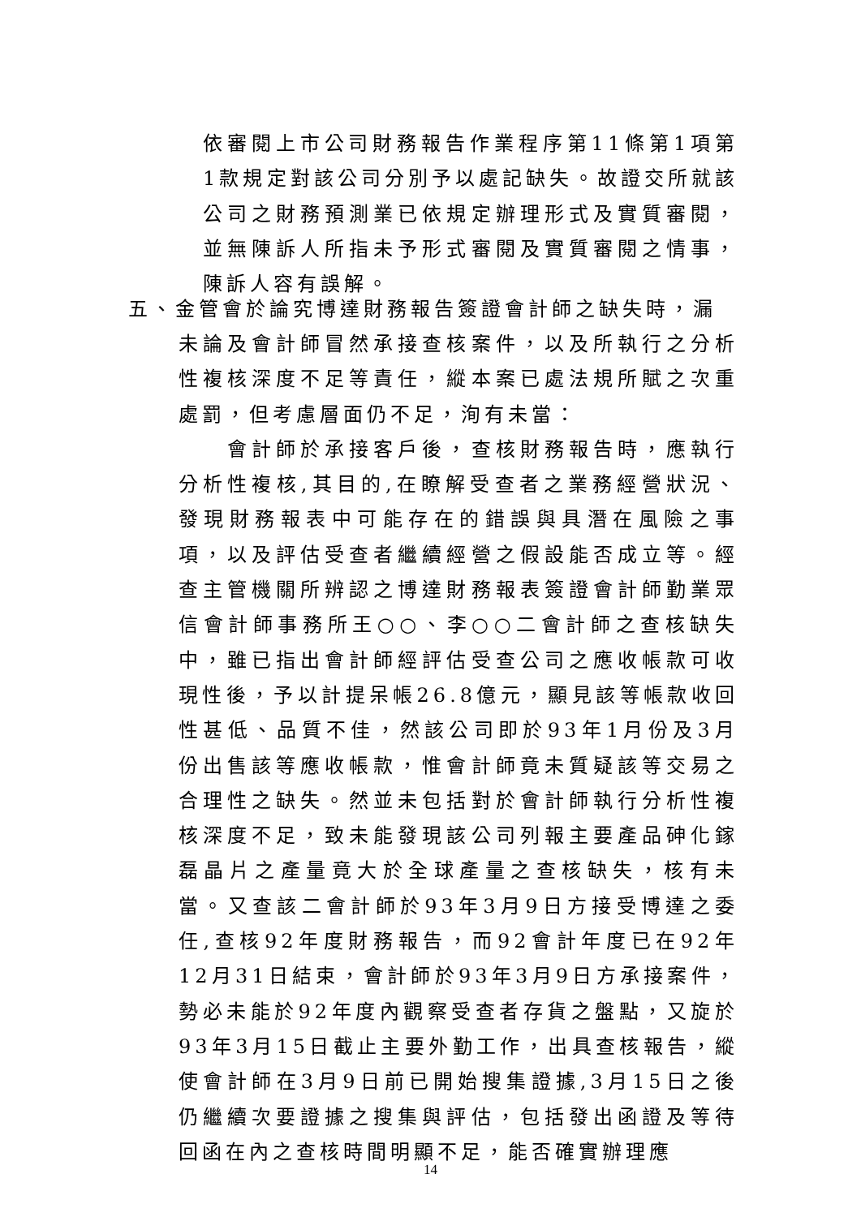依審閱上市公司財務報告作業程序第11條第1項第1款規定對該公司分別予以處記缺失。故證交所就該公司之財務預測業已依規定辦理形式及實質審閱，並無陳訴人所指未予形式審閱及實質審閱之情事，陳訴人容有誤解。
五、金管會於論究博達財務報告簽證會計師之缺失時，漏
未論及會計師冒然承接查核案件，以及所執行之分析性複核深度不足等責任，縱本案已處法規所賦之次重處罰，但考慮層面仍不足，洵有未當：
　　會計師於承接客戶後，查核財務報告時，應執行分析性複核,其目的,在瞭解受查者之業務經營狀況、發現財務報表中可能存在的錯誤與具潛在風險之事項，以及評估受查者繼續經營之假設能否成立等。經查主管機關所辨認之博達財務報表簽證會計師勤業眾信會計師事務所王○○、李○○二會計師之查核缺失中，雖已指出會計師經評估受查公司之應收帳款可收現性後，予以計提呆帳26.8億元，顯見該等帳款收回性甚低、品質不佳，然該公司即於93年1月份及3月份出售該等應收帳款，惟會計師竟未質疑該等交易之合理性之缺失。然並未包括對於會計師執行分析性複核深度不足，致未能發現該公司列報主要產品砷化鎵磊晶片之產量竟大於全球產量之查核缺失，核有未當。又查該二會計師於93年3月9日方接受博達之委任,查核92年度財務報告，而92會計年度已在92年12月31日結束，會計師於93年3月9日方承接案件，勢必未能於92年度內觀察受查者存貨之盤點，又旋於93年3月15日截止主要外勤工作，出具查核報告，縱使會計師在3月9日前已開始搜集證據,3月15日之後仍繼續次要證據之搜集與評估，包括發出函證及等待回函在內之查核時間明顯不足，能否確實辦理應
14